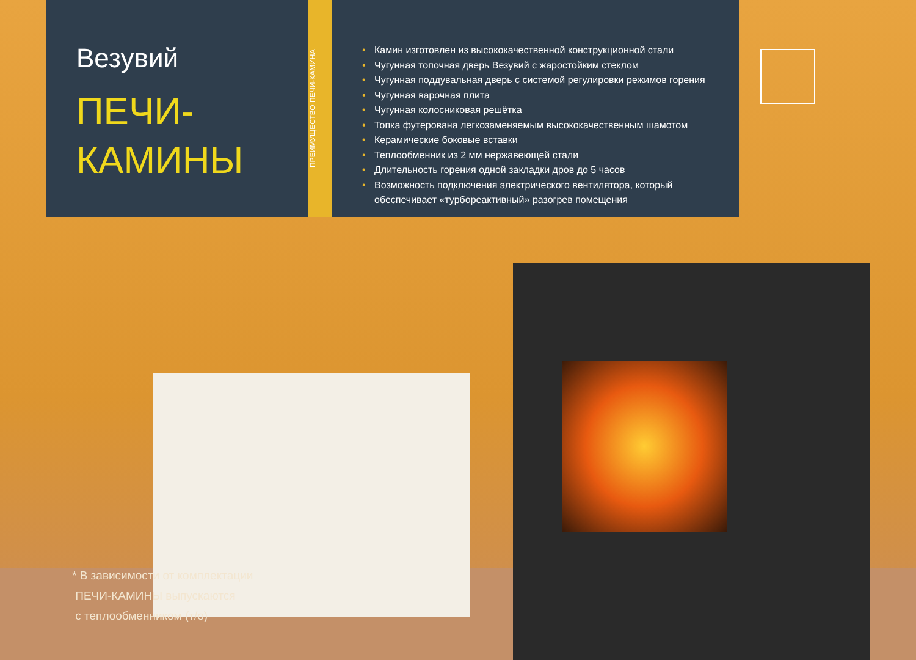Везувий
ПЕЧИ-
КАМИНЫ
ПРЕИМУЩЕСТВО ПЕЧИ-КАМИНА
• Камин изготовлен из высококачественной конструкционной стали
• Чугунная топочная дверь Везувий с жаростойким стеклом
• Чугунная поддувальная дверь с системой регулировки режимов горения
• Чугунная варочная плита
• Чугунная колосниковая решётка
• Топка футерована легкозаменяемым высококачественным шамотом
• Керамические боковые вставки
• Теплообменник из 2 мм нержавеющей стали
• Длительность горения одной закладки дров до 5 часов
• Возможность подключения электрического вентилятора, который обеспечивает «турбореактивный» разогрев помещения
* В зависимости от комплектации
ПЕЧИ-КАМИНЫ выпускаются
с теплообменником (т/о)